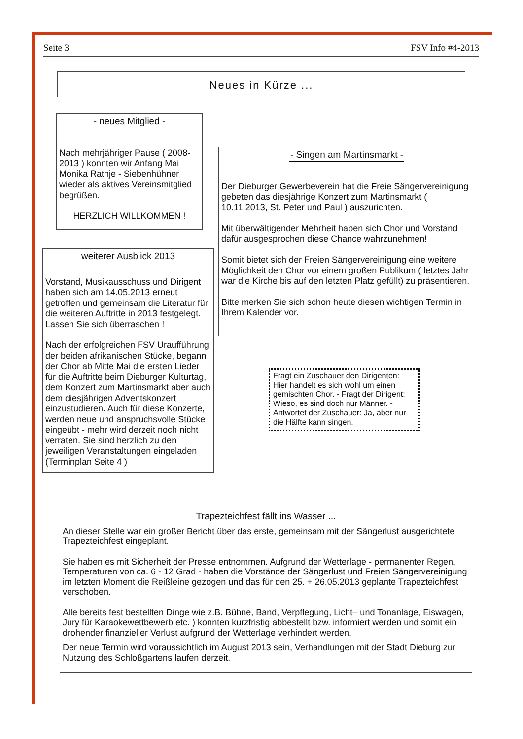Seite 3 FSV Info #4-2013
Neues in Kürze ...
- neues Mitglied -
Nach mehrjähriger Pause ( 2008-2013 ) konnten wir Anfang Mai Monika Rathje - Siebenhühner wieder als aktives Vereinsmitglied begrüßen.
HERZLICH WILLKOMMEN !
weiterer Ausblick 2013
Vorstand, Musikausschuss und Dirigent haben sich am 14.05.2013 erneut getroffen und gemeinsam die Literatur für die weiteren Auftritte in 2013 festgelegt. Lassen Sie sich überraschen !
Nach der erfolgreichen FSV Uraufführung der beiden afrikanischen Stücke, begann der Chor ab Mitte Mai die ersten Lieder für die Auftritte beim Dieburger Kulturtag, dem Konzert zum Martinsmarkt aber auch dem diesjährigen Adventskonzert einzustudieren. Auch für diese Konzerte, werden neue und anspruchsvolle Stücke eingeübt - mehr wird derzeit noch nicht verraten. Sie sind herzlich zu den jeweiligen Veranstaltungen eingeladen (Terminplan Seite 4 )
- Singen am Martinsmarkt -
Der Dieburger Gewerbeverein hat die Freie Sängervereinigung gebeten das diesjährige Konzert zum Martinsmarkt ( 10.11.2013, St. Peter und Paul ) auszurichten.
Mit überwältigender Mehrheit haben sich Chor und Vorstand dafür ausgesprochen diese Chance wahrzunehmen!
Somit bietet sich der Freien Sängervereinigung eine weitere Möglichkeit den Chor vor einem großen Publikum ( letztes Jahr war die Kirche bis auf den letzten Platz gefüllt) zu präsentieren.
Bitte merken Sie sich schon heute diesen wichtigen Termin in Ihrem Kalender vor.
Fragt ein Zuschauer den Dirigenten: Hier handelt es sich wohl um einen gemischten Chor. - Fragt der Dirigent: Wieso, es sind doch nur Männer. - Antwortet der Zuschauer: Ja, aber nur die Hälfte kann singen.
Trapezteichfest fällt ins Wasser ...
An dieser Stelle war ein großer Bericht über das erste, gemeinsam mit der Sängerlust ausgerichtete Trapezteichfest eingeplant.
Sie haben es mit Sicherheit der Presse entnommen. Aufgrund der Wetterlage - permanenter Regen, Temperaturen von ca. 6 - 12 Grad - haben die Vorstände der Sängerlust und Freien Sängervereinigung im letzten Moment die Reißleine gezogen und das für den 25. + 26.05.2013 geplante Trapezteichfest verschoben.
Alle bereits fest bestellten Dinge wie z.B. Bühne, Band, Verpflegung, Licht– und Tonanlage, Eiswagen, Jury für Karaokewettbewerb etc. ) konnten kurzfristig abbestellt bzw. informiert werden und somit ein drohender finanzieller Verlust aufgrund der Wetterlage verhindert werden.
Der neue Termin wird voraussichtlich im August 2013 sein, Verhandlungen mit der Stadt Dieburg zur Nutzung des Schloßgartens laufen derzeit.